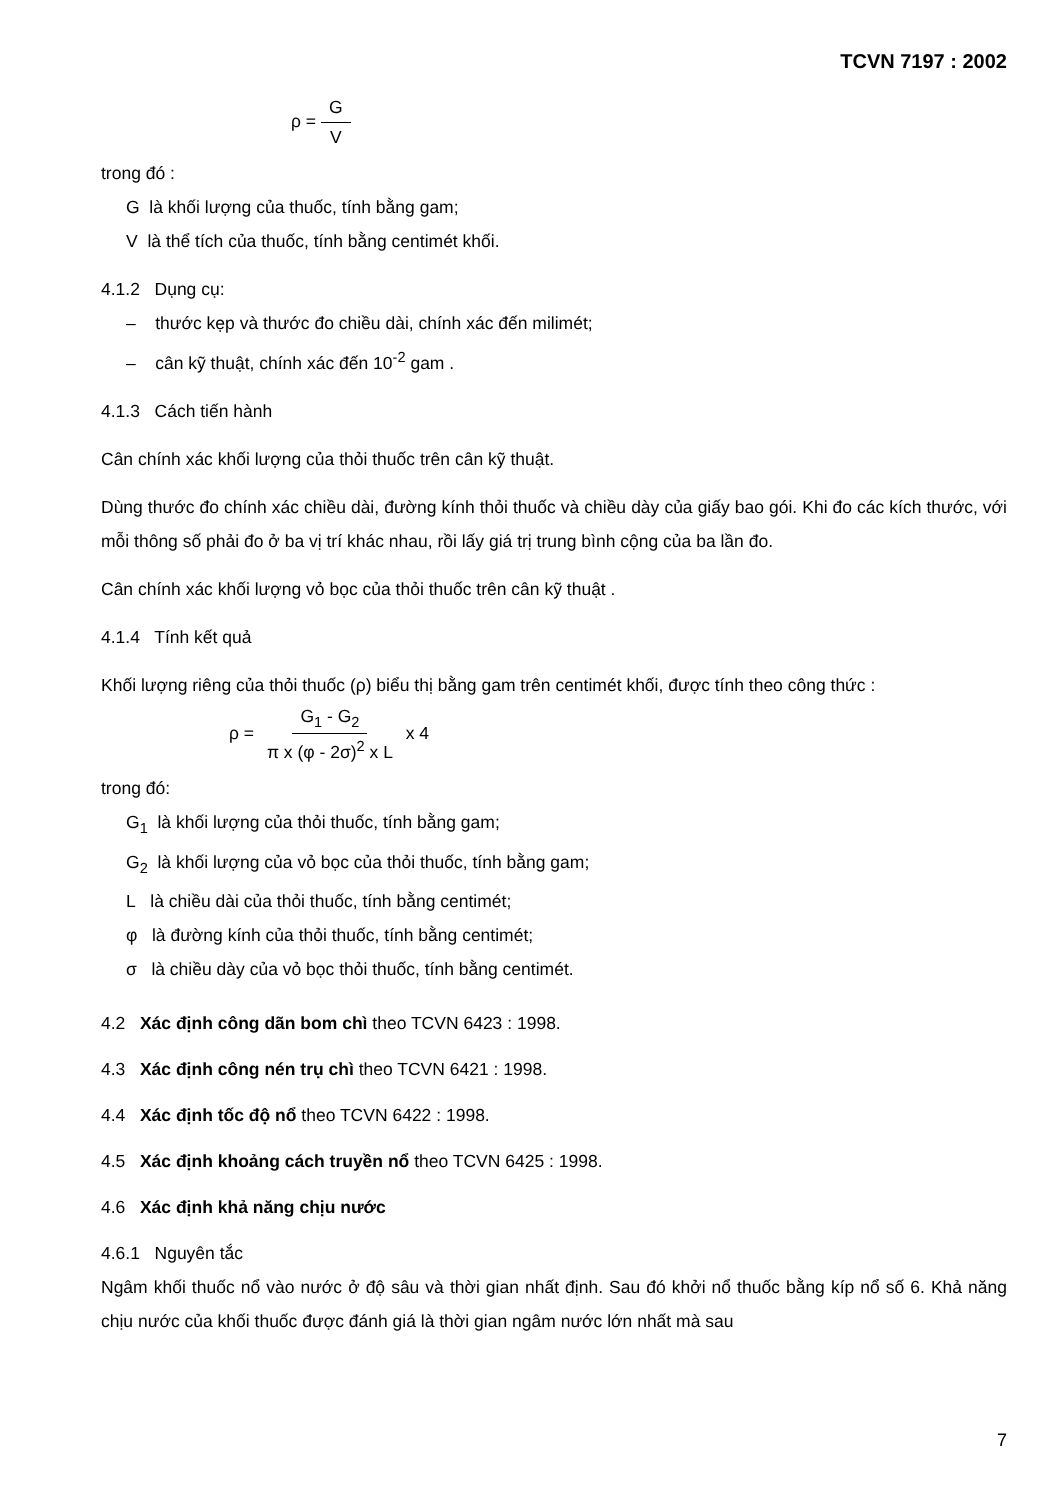TCVN 7197 : 2002
ρ = G V
trong đó :
G là khối lượng của thuốc, tính bằng gam;
V là thể tích của thuốc, tính bằng centimét khối.
4.1.2 Dụng cụ:
– thước kẹp và thước đo chiều dài, chính xác đến milimét;
– cân kỹ thuật, chính xác đến 10<sup>-2</sup> gam .
4.1.3 Cách tiến hành
Cân chính xác khối lượng của thỏi thuốc trên cân kỹ thuật.
Dùng thước đo chính xác chiều dài, đường kính thỏi thuốc và chiều dày của giấy bao gói. Khi đo các kích thước, với mỗi thông số phải đo ở ba vị trí khác nhau, rồi lấy giá trị trung bình cộng của ba lần đo.
Cân chính xác khối lượng vỏ bọc của thỏi thuốc trên cân kỹ thuật .
4.1.4 Tính kết quả
Khối lượng riêng của thỏi thuốc (ρ) biểu thị bằng gam trên centimét khối, được tính theo công thức :
ρ = G<sub>1</sub> - G<sub>2</sub> π x (φ - 2σ)<sup>2</sup> x L x 4
trong đó:
G<sub>1</sub> là khối lượng của thỏi thuốc, tính bằng gam;
G<sub>2</sub> là khối lượng của vỏ bọc của thỏi thuốc, tính bằng gam;
L là chiều dài của thỏi thuốc, tính bằng centimét;
φ là đường kính của thỏi thuốc, tính bằng centimét;
σ là chiều dày của vỏ bọc thỏi thuốc, tính bằng centimét.
4.2 Xác định công dãn bom chì theo TCVN 6423 : 1998.
4.3 Xác định công nén trụ chì theo TCVN 6421 : 1998.
4.4 Xác định tốc độ nổ theo TCVN 6422 : 1998.
4.5 Xác định khoảng cách truyền nổ theo TCVN 6425 : 1998.
4.6 Xác định khả năng chịu nước
4.6.1 Nguyên tắc
Ngâm khối thuốc nổ vào nước ở độ sâu và thời gian nhất định. Sau đó khởi nổ thuốc bằng kíp nổ số 6. Khả năng chịu nước của khối thuốc được đánh giá là thời gian ngâm nước lớn nhất mà sau
7